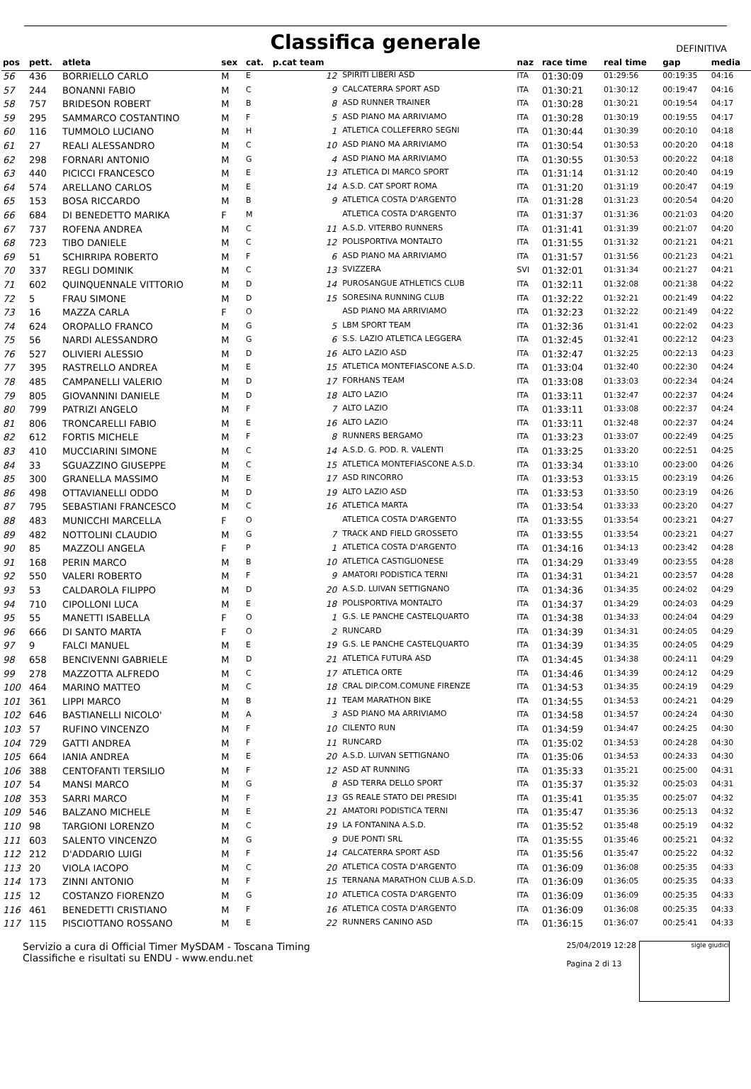Classifica generale
DEFINITIVA
| pos | pett. | atleta | sex | cat. | p.cat team | | naz | race time | real time | gap | media |
| --- | --- | --- | --- | --- | --- | --- | --- | --- | --- | --- | --- |
| 56 | 436 | BORRIELLO CARLO | M | E | 12 | SPIRITI LIBERI ASD | ITA | 01:30:09 | 01:29:56 | 00:19:35 | 04:16 |
| 57 | 244 | BONANNI FABIO | M | C | 9 | CALCATERRA SPORT ASD | ITA | 01:30:21 | 01:30:12 | 00:19:47 | 04:16 |
| 58 | 757 | BRIDESON ROBERT | M | B | 8 | ASD RUNNER TRAINER | ITA | 01:30:28 | 01:30:21 | 00:19:54 | 04:17 |
| 59 | 295 | SAMMARCO COSTANTINO | M | F | 5 | ASD PIANO MA ARRIVIAMO | ITA | 01:30:28 | 01:30:19 | 00:19:55 | 04:17 |
| 60 | 116 | TUMMOLO LUCIANO | M | H | 1 | ATLETICA COLLEFERRO SEGNI | ITA | 01:30:44 | 01:30:39 | 00:20:10 | 04:18 |
| 61 | 27 | REALI ALESSANDRO | M | C | 10 | ASD PIANO MA ARRIVIAMO | ITA | 01:30:54 | 01:30:53 | 00:20:20 | 04:18 |
| 62 | 298 | FORNARI ANTONIO | M | G | 4 | ASD PIANO MA ARRIVIAMO | ITA | 01:30:55 | 01:30:53 | 00:20:22 | 04:18 |
| 63 | 440 | PICICCI FRANCESCO | M | E | 13 | ATLETICA DI MARCO SPORT | ITA | 01:31:14 | 01:31:12 | 00:20:40 | 04:19 |
| 64 | 574 | ARELLANO CARLOS | M | E | 14 | A.S.D. CAT SPORT ROMA | ITA | 01:31:20 | 01:31:19 | 00:20:47 | 04:19 |
| 65 | 153 | BOSA RICCARDO | M | B | 9 | ATLETICA COSTA D'ARGENTO | ITA | 01:31:28 | 01:31:23 | 00:20:54 | 04:20 |
| 66 | 684 | DI BENEDETTO MARIKA | F | M | | ATLETICA COSTA D'ARGENTO | ITA | 01:31:37 | 01:31:36 | 00:21:03 | 04:20 |
| 67 | 737 | ROFENA ANDREA | M | C | 11 | A.S.D. VITERBO RUNNERS | ITA | 01:31:41 | 01:31:39 | 00:21:07 | 04:20 |
| 68 | 723 | TIBO DANIELE | M | C | 12 | POLISPORTIVA MONTALTO | ITA | 01:31:55 | 01:31:32 | 00:21:21 | 04:21 |
| 69 | 51 | SCHIRRIPA ROBERTO | M | F | 6 | ASD PIANO MA ARRIVIAMO | ITA | 01:31:57 | 01:31:56 | 00:21:23 | 04:21 |
| 70 | 337 | REGLI DOMINIK | M | C | 13 | SVIZZERA | SVI | 01:32:01 | 01:31:34 | 00:21:27 | 04:21 |
| 71 | 602 | QUINQUENNALE VITTORIO | M | D | 14 | PUROSANGUE ATHLETICS CLUB | ITA | 01:32:11 | 01:32:08 | 00:21:38 | 04:22 |
| 72 | 5 | FRAU SIMONE | M | D | 15 | SORESINA RUNNING CLUB | ITA | 01:32:22 | 01:32:21 | 00:21:49 | 04:22 |
| 73 | 16 | MAZZA CARLA | F | O | | ASD PIANO MA ARRIVIAMO | ITA | 01:32:23 | 01:32:22 | 00:21:49 | 04:22 |
| 74 | 624 | OROPALLO FRANCO | M | G | 5 | LBM SPORT TEAM | ITA | 01:32:36 | 01:31:41 | 00:22:02 | 04:23 |
| 75 | 56 | NARDI ALESSANDRO | M | G | 6 | S.S. LAZIO ATLETICA LEGGERA | ITA | 01:32:45 | 01:32:41 | 00:22:12 | 04:23 |
| 76 | 527 | OLIVIERI ALESSIO | M | D | 16 | ALTO LAZIO ASD | ITA | 01:32:47 | 01:32:25 | 00:22:13 | 04:23 |
| 77 | 395 | RASTRELLO ANDREA | M | E | 15 | ATLETICA MONTEFIASCONE A.S.D. | ITA | 01:33:04 | 01:32:40 | 00:22:30 | 04:24 |
| 78 | 485 | CAMPANELLI VALERIO | M | D | 17 | FORHANS TEAM | ITA | 01:33:08 | 01:33:03 | 00:22:34 | 04:24 |
| 79 | 805 | GIOVANNINI DANIELE | M | D | 18 | ALTO LAZIO | ITA | 01:33:11 | 01:32:47 | 00:22:37 | 04:24 |
| 80 | 799 | PATRIZI ANGELO | M | F | 7 | ALTO LAZIO | ITA | 01:33:11 | 01:33:08 | 00:22:37 | 04:24 |
| 81 | 806 | TRONCARELLI FABIO | M | E | 16 | ALTO LAZIO | ITA | 01:33:11 | 01:32:48 | 00:22:37 | 04:24 |
| 82 | 612 | FORTIS MICHELE | M | F | 8 | RUNNERS BERGAMO | ITA | 01:33:23 | 01:33:07 | 00:22:49 | 04:25 |
| 83 | 410 | MUCCIARINI SIMONE | M | C | 14 | A.S.D. G. POD. R. VALENTI | ITA | 01:33:25 | 01:33:20 | 00:22:51 | 04:25 |
| 84 | 33 | SGUAZZINO GIUSEPPE | M | C | 15 | ATLETICA MONTEFIASCONE A.S.D. | ITA | 01:33:34 | 01:33:10 | 00:23:00 | 04:26 |
| 85 | 300 | GRANELLA MASSIMO | M | E | 17 | ASD RINCORRO | ITA | 01:33:53 | 01:33:15 | 00:23:19 | 04:26 |
| 86 | 498 | OTTAVIANELLI ODDO | M | D | 19 | ALTO LAZIO ASD | ITA | 01:33:53 | 01:33:50 | 00:23:19 | 04:26 |
| 87 | 795 | SEBASTIANI FRANCESCO | M | C | 16 | ATLETICA MARTA | ITA | 01:33:54 | 01:33:33 | 00:23:20 | 04:27 |
| 88 | 483 | MUNICCHI MARCELLA | F | O | | ATLETICA COSTA D'ARGENTO | ITA | 01:33:55 | 01:33:54 | 00:23:21 | 04:27 |
| 89 | 482 | NOTTOLINI CLAUDIO | M | G | 7 | TRACK AND FIELD GROSSETO | ITA | 01:33:55 | 01:33:54 | 00:23:21 | 04:27 |
| 90 | 85 | MAZZOLI ANGELA | F | P | 1 | ATLETICA COSTA D'ARGENTO | ITA | 01:34:16 | 01:34:13 | 00:23:42 | 04:28 |
| 91 | 168 | PERIN MARCO | M | B | 10 | ATLETICA CASTIGLIONESE | ITA | 01:34:29 | 01:33:49 | 00:23:55 | 04:28 |
| 92 | 550 | VALERI ROBERTO | M | F | 9 | AMATORI PODISTICA TERNI | ITA | 01:34:31 | 01:34:21 | 00:23:57 | 04:28 |
| 93 | 53 | CALDAROLA FILIPPO | M | D | 20 | A.S.D. LUIVAN SETTIGNANO | ITA | 01:34:36 | 01:34:35 | 00:24:02 | 04:29 |
| 94 | 710 | CIPOLLONI LUCA | M | E | 18 | POLISPORTIVA MONTALTO | ITA | 01:34:37 | 01:34:29 | 00:24:03 | 04:29 |
| 95 | 55 | MANETTI ISABELLA | F | O | 1 | G.S. LE PANCHE CASTELQUARTO | ITA | 01:34:38 | 01:34:33 | 00:24:04 | 04:29 |
| 96 | 666 | DI SANTO MARTA | F | O | 2 | RUNCARD | ITA | 01:34:39 | 01:34:31 | 00:24:05 | 04:29 |
| 97 | 9 | FALCI MANUEL | M | E | 19 | G.S. LE PANCHE CASTELQUARTO | ITA | 01:34:39 | 01:34:35 | 00:24:05 | 04:29 |
| 98 | 658 | BENCIVENNI GABRIELE | M | D | 21 | ATLETICA FUTURA ASD | ITA | 01:34:45 | 01:34:38 | 00:24:11 | 04:29 |
| 99 | 278 | MAZZOTTA ALFREDO | M | C | 17 | ATLETICA ORTE | ITA | 01:34:46 | 01:34:39 | 00:24:12 | 04:29 |
| 100 | 464 | MARINO MATTEO | M | C | 18 | CRAL DIP.COM.COMUNE FIRENZE | ITA | 01:34:53 | 01:34:35 | 00:24:19 | 04:29 |
| 101 | 361 | LIPPI MARCO | M | B | 11 | TEAM MARATHON BIKE | ITA | 01:34:55 | 01:34:53 | 00:24:21 | 04:29 |
| 102 | 646 | BASTIANELLI NICOLO' | M | A | 3 | ASD PIANO MA ARRIVIAMO | ITA | 01:34:58 | 01:34:57 | 00:24:24 | 04:30 |
| 103 | 57 | RUFINO VINCENZO | M | F | 10 | CILENTO RUN | ITA | 01:34:59 | 01:34:47 | 00:24:25 | 04:30 |
| 104 | 729 | GATTI ANDREA | M | F | 11 | RUNCARD | ITA | 01:35:02 | 01:34:53 | 00:24:28 | 04:30 |
| 105 | 664 | IANIA ANDREA | M | E | 20 | A.S.D. LUIVAN SETTIGNANO | ITA | 01:35:06 | 01:34:53 | 00:24:33 | 04:30 |
| 106 | 388 | CENTOFANTI TERSILIO | M | F | 12 | ASD AT RUNNING | ITA | 01:35:33 | 01:35:21 | 00:25:00 | 04:31 |
| 107 | 54 | MANSI MARCO | M | G | 8 | ASD TERRA DELLO SPORT | ITA | 01:35:37 | 01:35:32 | 00:25:03 | 04:31 |
| 108 | 353 | SARRI MARCO | M | F | 13 | GS REALE STATO DEI PRESIDI | ITA | 01:35:41 | 01:35:35 | 00:25:07 | 04:32 |
| 109 | 546 | BALZANO MICHELE | M | E | 21 | AMATORI PODISTICA TERNI | ITA | 01:35:47 | 01:35:36 | 00:25:13 | 04:32 |
| 110 | 98 | TARGIONI LORENZO | M | C | 19 | LA FONTANINA A.S.D. | ITA | 01:35:52 | 01:35:48 | 00:25:19 | 04:32 |
| 111 | 603 | SALENTO VINCENZO | M | G | 9 | DUE PONTI SRL | ITA | 01:35:55 | 01:35:46 | 00:25:21 | 04:32 |
| 112 | 212 | D'ADDARIO LUIGI | M | F | 14 | CALCATERRA SPORT ASD | ITA | 01:35:56 | 01:35:47 | 00:25:22 | 04:32 |
| 113 | 20 | VIOLA IACOPO | M | C | 20 | ATLETICA COSTA D'ARGENTO | ITA | 01:36:09 | 01:36:08 | 00:25:35 | 04:33 |
| 114 | 173 | ZINNI ANTONIO | M | F | 15 | TERNANA MARATHON CLUB A.S.D. | ITA | 01:36:09 | 01:36:05 | 00:25:35 | 04:33 |
| 115 | 12 | COSTANZO FIORENZO | M | G | 10 | ATLETICA COSTA D'ARGENTO | ITA | 01:36:09 | 01:36:09 | 00:25:35 | 04:33 |
| 116 | 461 | BENEDETTI CRISTIANO | M | F | 16 | ATLETICA COSTA D'ARGENTO | ITA | 01:36:09 | 01:36:08 | 00:25:35 | 04:33 |
| 117 | 115 | PISCIOTTANO ROSSANO | M | E | 22 | RUNNERS CANINO ASD | ITA | 01:36:15 | 01:36:07 | 00:25:41 | 04:33 |
Servizio a cura di Official Timer MySDAM - Toscana Timing
Classifiche e risultati su ENDU - www.endu.net
25/04/2019 12:28
Pagina 2 di 13
sigle giudici